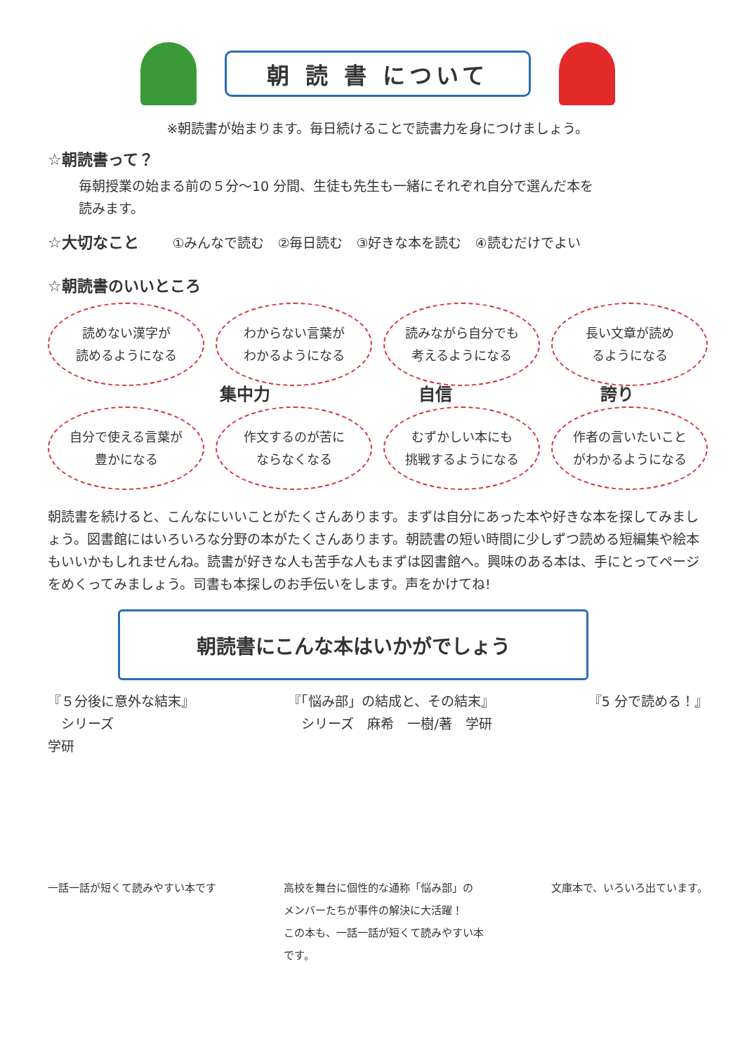朝 読 書 について
※朝読書が始まります。毎日続けることで読書力を身につけましょう。
☆朝読書って？
毎朝授業の始まる前の５分～10 分間、生徒も先生も一緒にそれぞれ自分で選んだ本を
読みます。
☆大切なこと ①みんなで読む　②毎日読む　③好きな本を読む　④読むだけでよい
☆朝読書のいいところ
読めない漢字が
読めるようになる
わからない言葉が
わかるようになる
読みながら自分でも
考えるようになる
長い文章が読め
るようになる
集中力 自信 誇り
自分で使える言葉が
豊かになる
作文するのが苦に
ならなくなる
むずかしい本にも
挑戦するようになる
作者の言いたいこと
がわかるようになる
朝読書を続けると、こんなにいいことがたくさんあります。まずは自分にあった本や好きな本を探してみましょう。図書館にはいろいろな分野の本がたくさんあります。朝読書の短い時間に少しずつ読める短編集や絵本もいいかもしれませんね。読書が好きな人も苦手な人もまずは図書館へ。興味のある本は、手にとってページをめくってみましょう。司書も本探しのお手伝いをします。声をかけてね!
朝読書にこんな本はいかがでしょう
『５分後に意外な結末』
　シリーズ
学研
『「悩み部」の結成と、その結末』
　シリーズ　麻希　一樹/著　学研
『5 分で読める！』
一話一話が短くて読みやすい本です 高校を舞台に個性的な通称「悩み部」の
メンバーたちが事件の解決に大活躍！
この本も、一話一話が短くて読みやすい本
です。
文庫本で、いろいろ出ています。